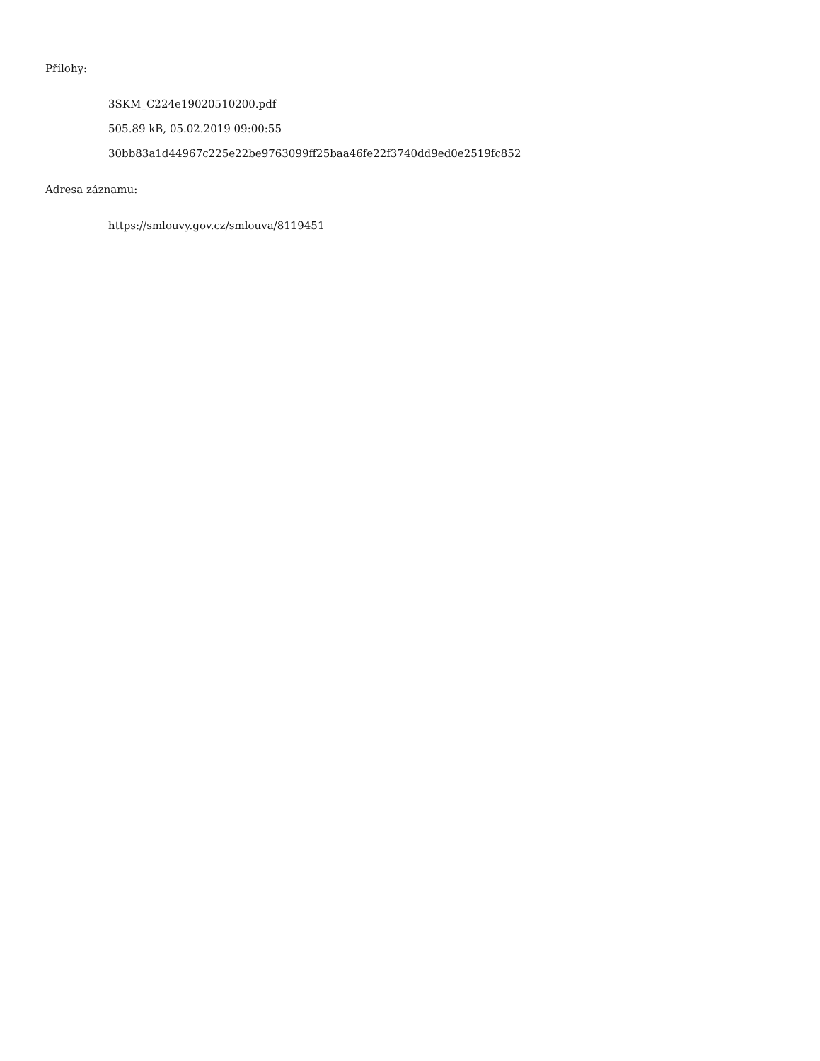Přílohy:
3SKM_C224e19020510200.pdf
505.89 kB, 05.02.2019 09:00:55
30bb83a1d44967c225e22be9763099ff25baa46fe22f3740dd9ed0e2519fc852
Adresa záznamu:
https://smlouvy.gov.cz/smlouva/8119451